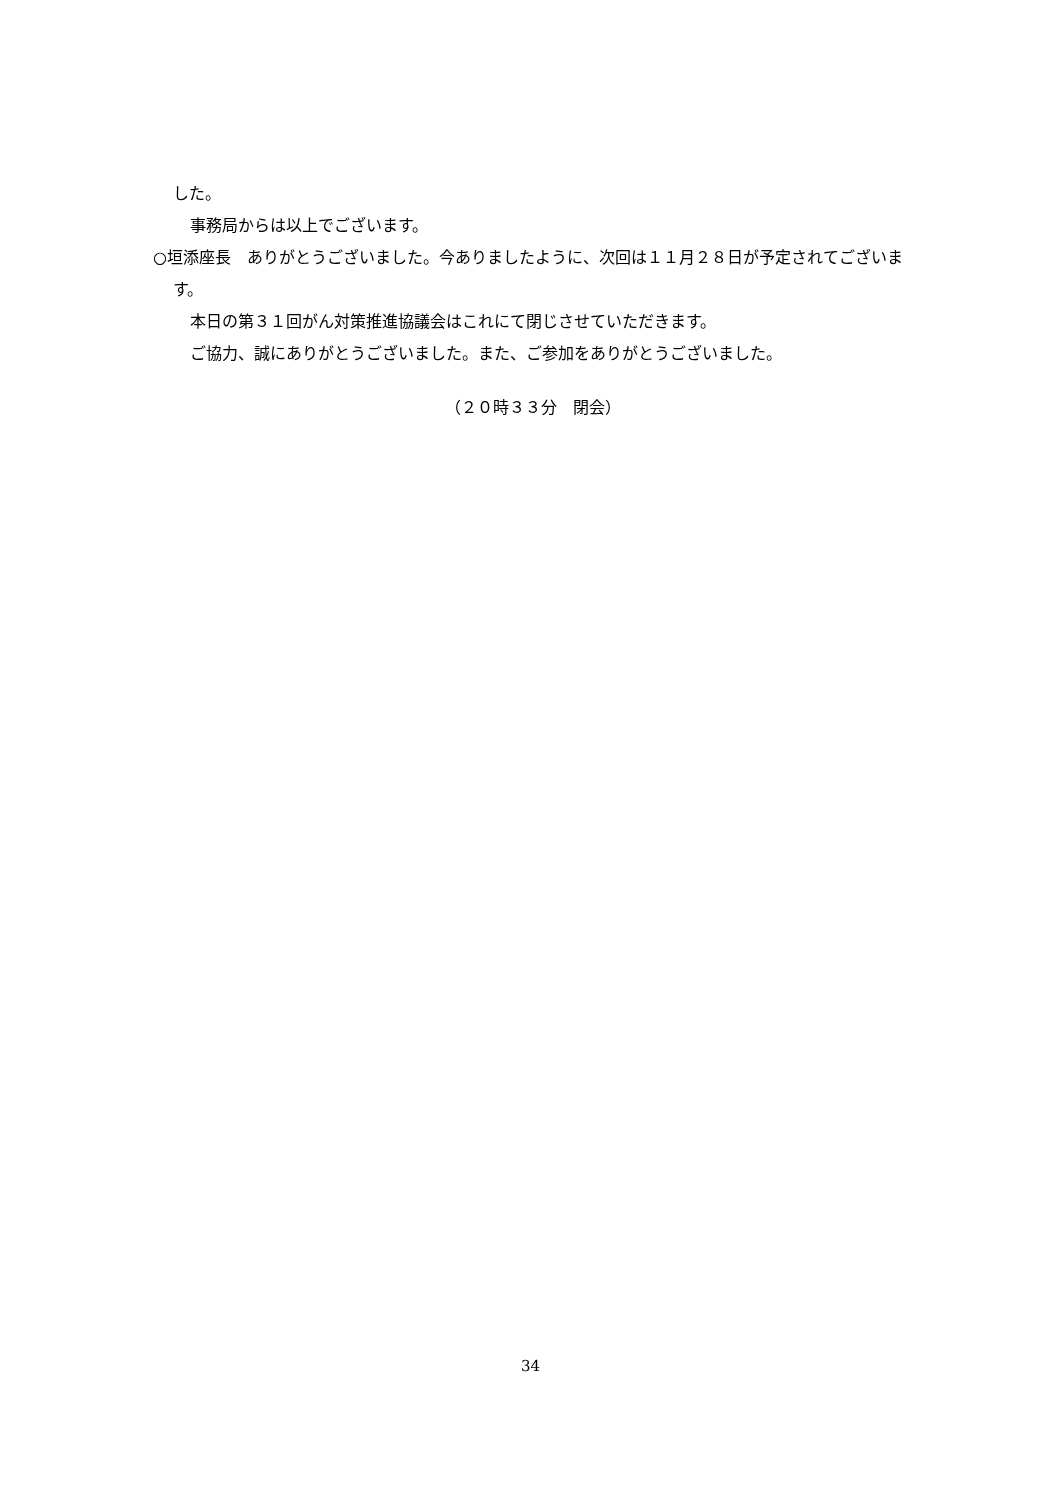した。
事務局からは以上でございます。
○垣添座長　ありがとうございました。今ありましたように、次回は１１月２８日が予定されてございます。
本日の第３１回がん対策推進協議会はこれにて閉じさせていただきます。
ご協力、誠にありがとうございました。また、ご参加をありがとうございました。
（２０時３３分　閉会）
34